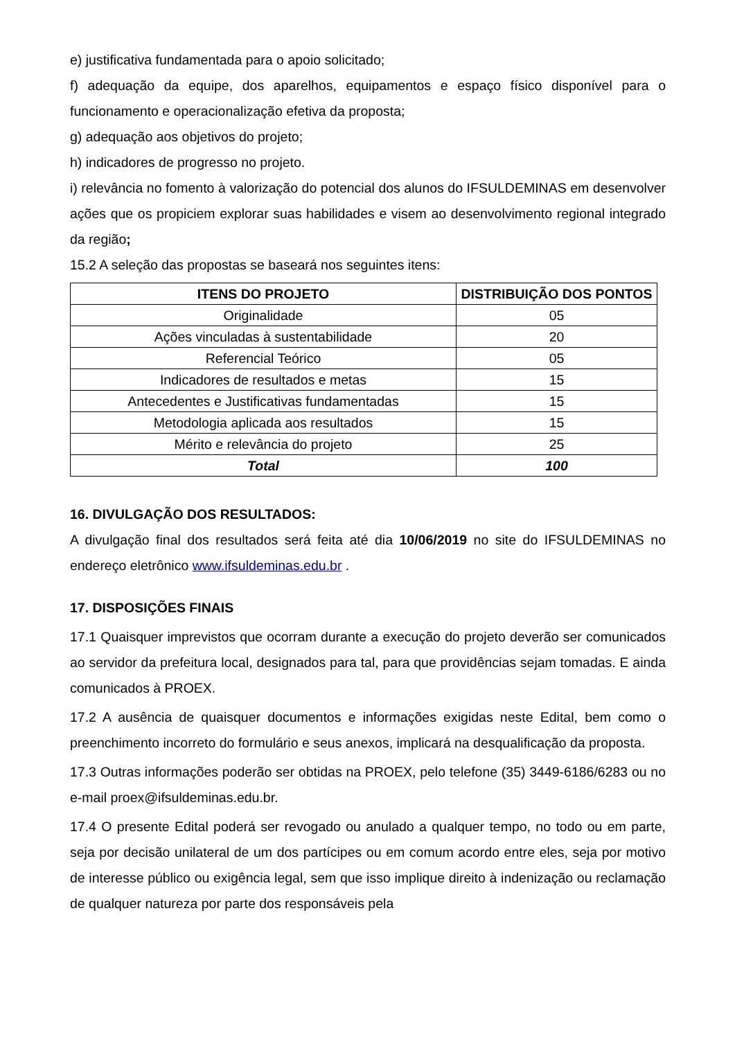e) justificativa fundamentada para o apoio solicitado;
f) adequação da equipe, dos aparelhos, equipamentos e espaço físico disponível para o funcionamento e operacionalização efetiva da proposta;
g) adequação aos objetivos do projeto;
h) indicadores de progresso no projeto.
i) relevância no fomento à valorização do potencial dos alunos do IFSULDEMINAS em desenvolver ações que os propiciem explorar suas habilidades e visem ao desenvolvimento regional integrado da região;
15.2 A seleção das propostas se baseará nos seguintes itens:
| ITENS DO PROJETO | DISTRIBUIÇÃO DOS PONTOS |
| --- | --- |
| Originalidade | 05 |
| Ações vinculadas à sustentabilidade | 20 |
| Referencial Teórico | 05 |
| Indicadores de resultados e metas | 15 |
| Antecedentes e Justificativas fundamentadas | 15 |
| Metodologia aplicada aos resultados | 15 |
| Mérito e relevância do projeto | 25 |
| Total | 100 |
16. DIVULGAÇÃO DOS RESULTADOS:
A divulgação final dos resultados será feita até dia 10/06/2019 no site do IFSULDEMINAS no endereço eletrônico www.ifsuldeminas.edu.br .
17. DISPOSIÇÕES FINAIS
17.1 Quaisquer imprevistos que ocorram durante a execução do projeto deverão ser comunicados ao servidor da prefeitura local, designados para tal, para que providências sejam tomadas. E ainda comunicados à PROEX.
17.2 A ausência de quaisquer documentos e informações exigidas neste Edital, bem como o preenchimento incorreto do formulário e seus anexos, implicará na desqualificação da proposta.
17.3 Outras informações poderão ser obtidas na PROEX, pelo telefone (35) 3449-6186/6283 ou no e-mail proex@ifsuldeminas.edu.br.
17.4 O presente Edital poderá ser revogado ou anulado a qualquer tempo, no todo ou em parte, seja por decisão unilateral de um dos partícipes ou em comum acordo entre eles, seja por motivo de interesse público ou exigência legal, sem que isso implique direito à indenização ou reclamação de qualquer natureza por parte dos responsáveis pela